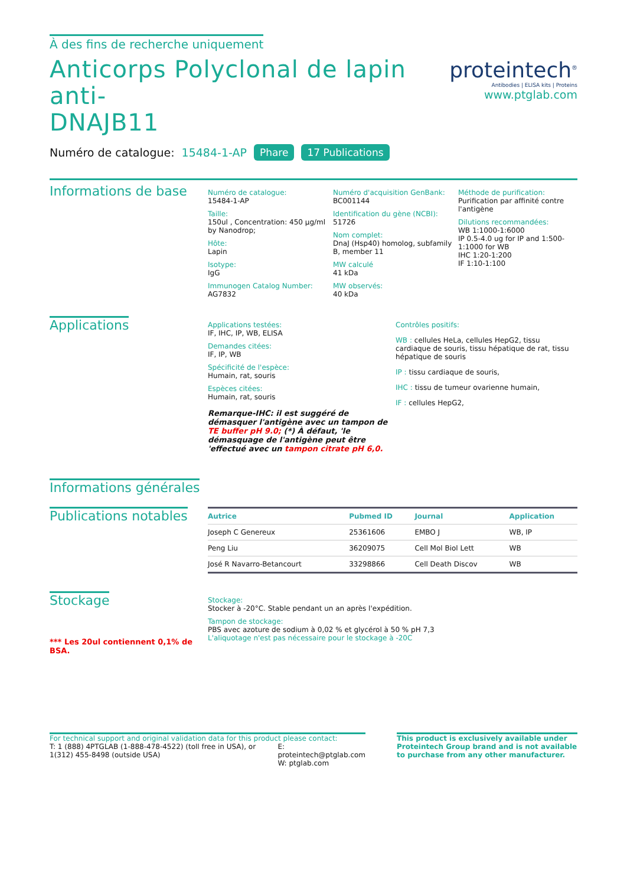À des fins de recherche uniquement
Anticorps Polyclonal de lapin anti-
DNAJB11
Numéro de catalogue: 15484-1-AP Phare 17 Publications
proteintech<sup>®</sup>
Antibodies | ELISA kits | Proteins
www.ptglab.com
Informations de base
Numéro de catalogue:
15484-1-AP
Taille:
150ul , Concentration: 450 μg/ml by Nanodrop;
Hôte:
Lapin
Isotype:
IgG
Immunogen Catalog Number:
AG7832
Numéro d'acquisition GenBank:
BC001144
Identification du gène (NCBI):
51726
Nom complet:
DnaJ (Hsp40) homolog, subfamily B, member 11
MW calculé
41 kDa
MW observés:
40 kDa
Méthode de purification:
Purification par affinité contre l'antigène
Dilutions recommandées:
WB 1:1000-1:6000
IP 0.5-4.0 ug for IP and 1:500-1:1000 for WB
IHC 1:20-1:200
IF 1:10-1:100
Applications
Applications testées:
IF, IHC, IP, WB, ELISA
Demandes citées:
IF, IP, WB
Spécificité de l'espèce:
Humain, rat, souris
Espèces citées:
Humain, rat, souris
Remarque-IHC: il est suggéré de démasquer l'antigène avec un tampon de TE buffer pH 9.0; (*) À défaut, 'le démasquage de l'antigène peut être 'effectué avec un tampon citrate pH 6,0.
Contrôles positifs:
WB : cellules HeLa, cellules HepG2, tissu cardiaque de souris, tissu hépatique de rat, tissu hépatique de souris
IP : tissu cardiaque de souris,
IHC : tissu de tumeur ovarienne humain,
IF : cellules HepG2,
Informations générales
Publications notables
| Autrice | Pubmed ID | Journal | Application |
| --- | --- | --- | --- |
| Joseph C Genereux | 25361606 | EMBO J | WB, IP |
| Peng Liu | 36209075 | Cell Mol Biol Lett | WB |
| José R Navarro-Betancourt | 33298866 | Cell Death Discov | WB |
Stockage
*** Les 20ul contiennent 0,1% de BSA.
Stockage:
Stocker à -20°C. Stable pendant un an après l'expédition.
Tampon de stockage:
PBS avec azoture de sodium à 0,02 % et glycérol à 50 % pH 7,3
L'aliquotage n'est pas nécessaire pour le stockage à -20C
For technical support and original validation data for this product please contact:
T: 1 (888) 4PTGLAB (1-888-478-4522) (toll free in USA), or 1(312) 455-8498 (outside USA)
E: proteintech@ptglab.com
W: ptglab.com
This product is exclusively available under Proteintech Group brand and is not available to purchase from any other manufacturer.